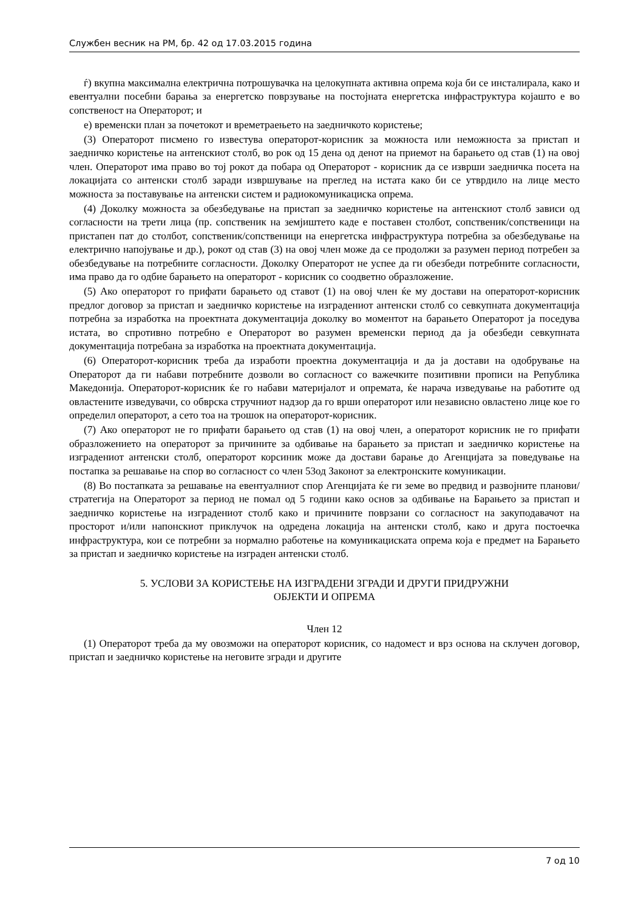Службен весник на РМ, бр. 42 од 17.03.2015 година
ѓ) вкупна максимална електрична потрошувачка на целокупната активна опрема која би се инсталирала, како и евентуални посебни барања за енергетско поврзување на постојната енергетска инфраструктура којашто е во сопственост на Операторот; и
е) временски план за почетокот и времетраењето на заедничкото користење;
(3) Операторот писмено го известува операторот-корисник за можноста или неможноста за пристап и заедничко користење на антенскиот столб, во рок од 15 дена од денот на приемот на барањето од став (1) на овој член. Операторот има право во тој рокот да побара од Операторот - корисник да се изврши заедничка посета на локацијата со антенски столб заради извршување на преглед на истата како би се утврдило на лице место можноста за поставување на антенски систем и радиокомуникациска опрема.
(4) Доколку можноста за обезбедување на пристап за заедничко користење на антенскиот столб зависи од согласности на трети лица (пр. сопственик на земјиштето каде е поставен столбот, сопственик/сопственици на пристапен пат до столбот, сопственик/сопственици на енергетска инфраструктура потребна за обезбедување на електрично напојување и др.), рокот од став (3) на овој член може да се продолжи за разумен период потребен за обезбедување на потребните согласности. Доколку Операторот не успее да ги обезбеди потребните согласности, има право да го одбие барањето на операторот - корисник со соодветно образложение.
(5) Ако операторот го прифати барањето од ставот (1) на овој член ќе му достави на операторот-корисник предлог договор за пристап и заедничко користење на изградениот антенски столб со севкупната документација потребна за изработка на проектната документација доколку во моментот на барањето Операторот ја поседува истата, во спротивно потребно е Операторот во разумен временски период да ја обезбеди севкупната документација потребана за изработка на проектната документација.
(6) Операторот-корисник треба да изработи проектна документација и да ја достави на одобрување на Операторот да ги набави потребните дозволи во согласност со важечките позитивни прописи на Република Македонија. Операторот-корисник ќе го набави материјалот и опремата, ќе нарача изведување на работите од овластените изведувачи, со обврска стручниот надзор да го врши операторот или независно овластено лице кое го определил операторот, а сето тоа на трошок на операторот-корисник.
(7) Ако операторот не го прифати барањето од став (1) на овој член, а операторот корисник не го прифати образложението на операторот за причините за одбивање на барањето за пристап и заедничко користење на изградениот антенски столб, операторот корсиник може да достави барање до Агенцијата за поведување на постапка за решавање на спор во согласност со член 53од Законот за електронските комуникации.
(8) Во постапката за решавање на евентуалниот спор Агенцијата ќе ги земе во предвид и развојните планови/стратегија на Операторот за период не помал од 5 години како основ за одбивање на Барањето за пристап и заедничко користење на изградениот столб како и причините поврзани со согласност на закуподавачот на просторот и/или напонскиот приклучок на одредена локација на антенски столб, како и друга постоечка инфраструктура, кои се потребни за нормално работење на комуникациската опрема која е предмет на Барањето за пристап и заедничко користење на изграден антенски столб.
5. УСЛОВИ ЗА КОРИСТЕЊЕ НА ИЗГРАДЕНИ ЗГРАДИ И ДРУГИ ПРИДРУЖНИ
ОБЈЕКТИ И ОПРЕМА
Член 12
(1) Операторот треба да му овозможи на операторот корисник, со надомест и врз основа на склучен договор, пристап и заедничко користење на неговите згради и другите
7 од 10